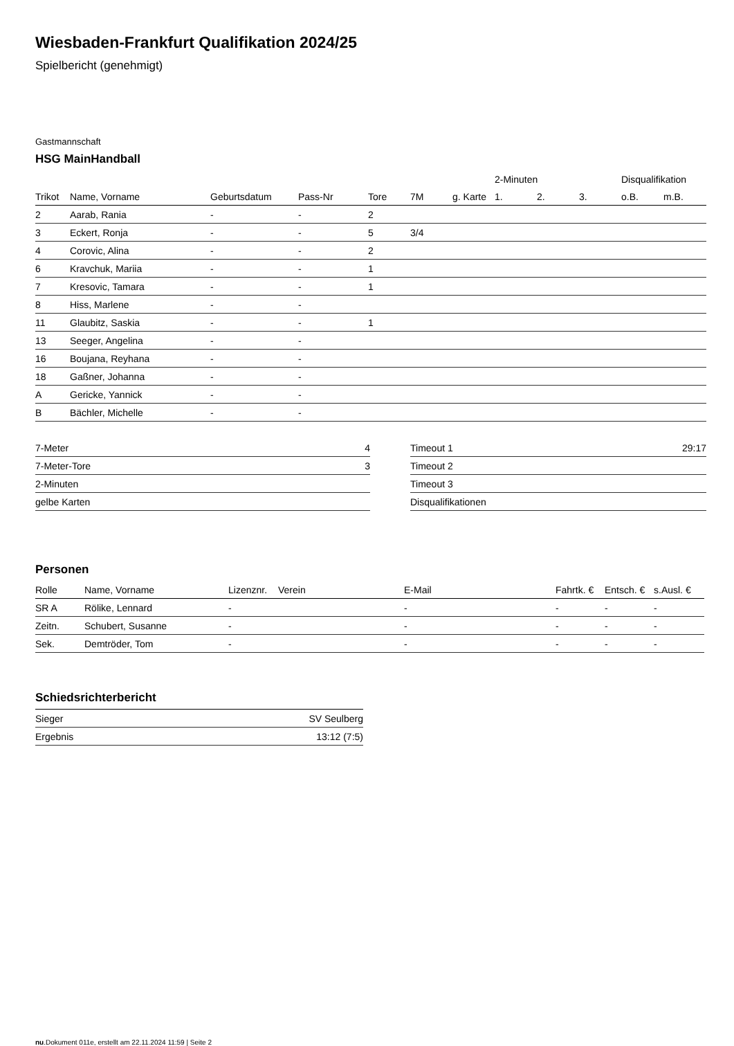Wiesbaden-Frankfurt Qualifikation 2024/25
Spielbericht (genehmigt)
Gastmannschaft
HSG MainHandball
| | | | | | | | 2-Minuten | | | Disqualifikation | |
| Trikot | Name, Vorname | Geburtsdatum | Pass-Nr | Tore | 7M | g. Karte | 1. | 2. | 3. | o.B. | m.B. |
| 2 | Aarab, Rania | - | - | 2 | | | | | | | |
| 3 | Eckert, Ronja | - | - | 5 | 3/4 | | | | | | |
| 4 | Corovic, Alina | - | - | 2 | | | | | | | |
| 6 | Kravchuk, Mariia | - | - | 1 | | | | | | | |
| 7 | Kresovic, Tamara | - | - | 1 | | | | | | | |
| 8 | Hiss, Marlene | - | - | | | | | | | | |
| 11 | Glaubitz, Saskia | - | - | 1 | | | | | | | |
| 13 | Seeger, Angelina | - | - | | | | | | | | |
| 16 | Boujana, Reyhana | - | - | | | | | | | | |
| 18 | Gaßner, Johanna | - | - | | | | | | | | |
| A | Gericke, Yannick | - | - | | | | | | | | |
| B | Bächler, Michelle | - | - | | | | | | | | |
| 7-Meter | 4 |
| 7-Meter-Tore | 3 |
| 2-Minuten | |
| gelbe Karten | |
| Timeout 1 | 29:17 |
| Timeout 2 | |
| Timeout 3 | |
| Disqualifikationen | |
Personen
| Rolle | Name, Vorname | Lizenznr. | Verein | E-Mail | Fahrtk. € | Entsch. € | s.Ausl. € |
| --- | --- | --- | --- | --- | --- | --- | --- |
| SR A | Rölike, Lennard | - | | - | - | - | - |
| Zeitn. | Schubert, Susanne | - | | - | - | - | - |
| Sek. | Demtröder, Tom | - | | - | - | - | - |
Schiedsrichterbericht
| Sieger | SV Seulberg |
| Ergebnis | 13:12 (7:5) |
nu.Dokument 011e, erstellt am 22.11.2024 11:59 | Seite 2